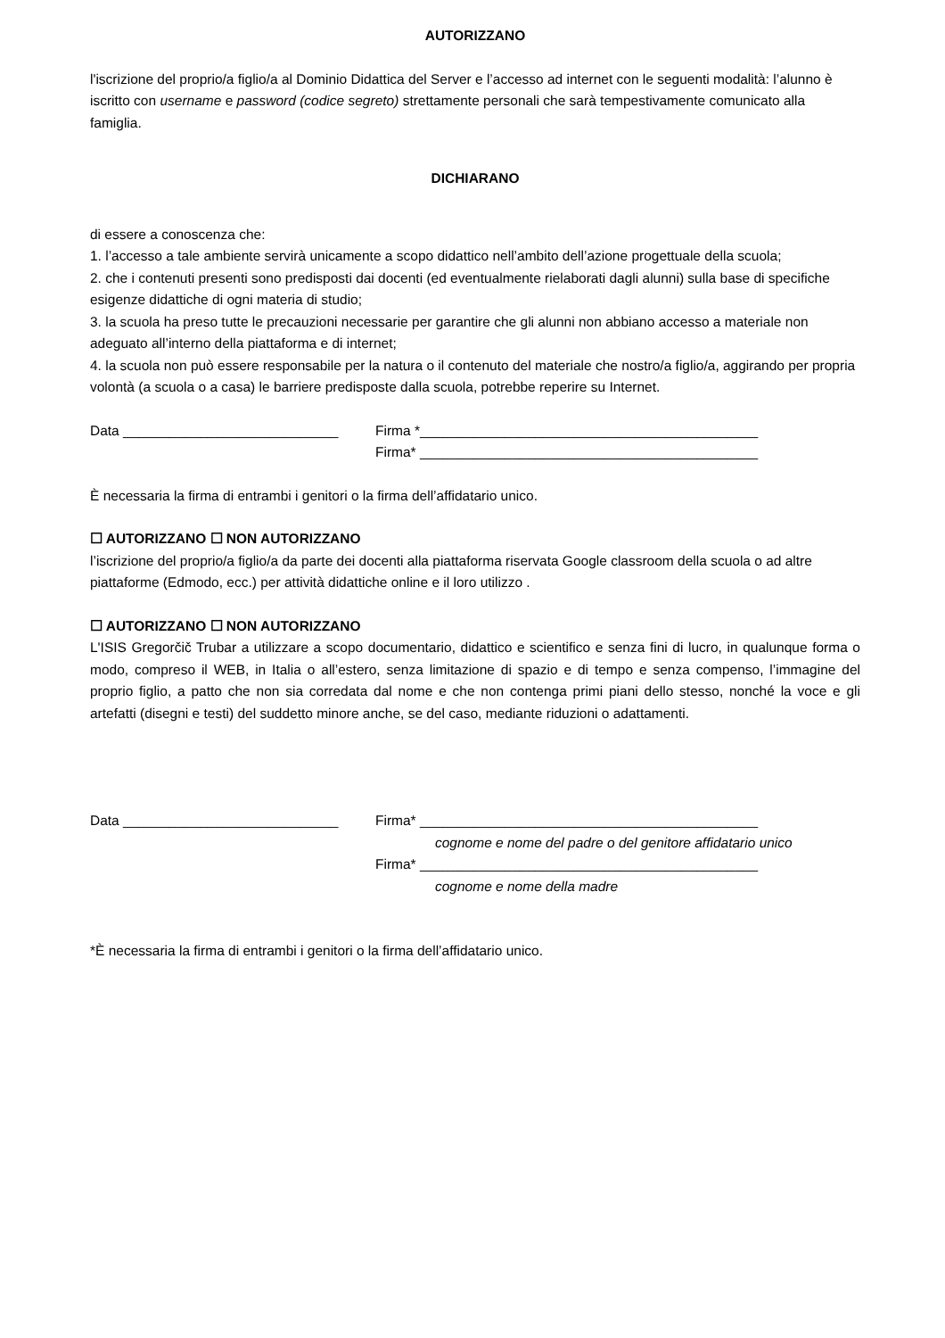AUTORIZZANO
l'iscrizione del proprio/a figlio/a al Dominio Didattica del Server e l’accesso ad internet con le seguenti modalità: l’alunno è iscritto con username e password (codice segreto) strettamente personali che sarà tempestivamente comunicato alla famiglia.
DICHIARANO
di essere a conoscenza che:
1. l’accesso a tale ambiente servirà unicamente a scopo didattico nell’ambito dell’azione progettuale della scuola;
2. che i contenuti presenti sono predisposti dai docenti (ed eventualmente rielaborati dagli alunni) sulla base di specifiche esigenze didattiche di ogni materia di studio;
3. la scuola ha preso tutte le precauzioni necessarie per garantire che gli alunni non abbiano accesso a materiale non adeguato all’interno della piattaforma e di internet;
4. la scuola non può essere responsabile per la natura o il contenuto del materiale che nostro/a figlio/a, aggirando per propria volontà (a scuola o a casa) le barriere predisposte dalla scuola, potrebbe reperire su Internet.
Data ____________________________ Firma *____________________________________________
Firma* ____________________________________________
È necessaria la firma di entrambi i genitori o la firma dell’affidatario unico.
☐ AUTORIZZANO ☐ NON AUTORIZZANO
l’iscrizione del proprio/a figlio/a da parte dei docenti alla piattaforma riservata Google classroom della scuola o ad altre piattaforme (Edmodo, ecc.) per attività didattiche online e il loro utilizzo .
☐ AUTORIZZANO ☐ NON AUTORIZZANO
L'ISIS Gregorčič Trubar a utilizzare a scopo documentario, didattico e scientifico e senza fini di lucro, in qualunque forma o modo, compreso il WEB, in Italia o all’estero, senza limitazione di spazio e di tempo e senza compenso, l’immagine del proprio figlio, a patto che non sia corredata dal nome e che non contenga primi piani dello stesso, nonché la voce e gli artefatti (disegni e testi) del suddetto minore anche, se del caso, mediante riduzioni o adattamenti.
Data ____________________________ Firma* ____________________________________________
cognome e nome del padre o del genitore affidatario unico
Firma* ____________________________________________
cognome e nome della madre
*È necessaria la firma di entrambi i genitori o la firma dell’affidatario unico.